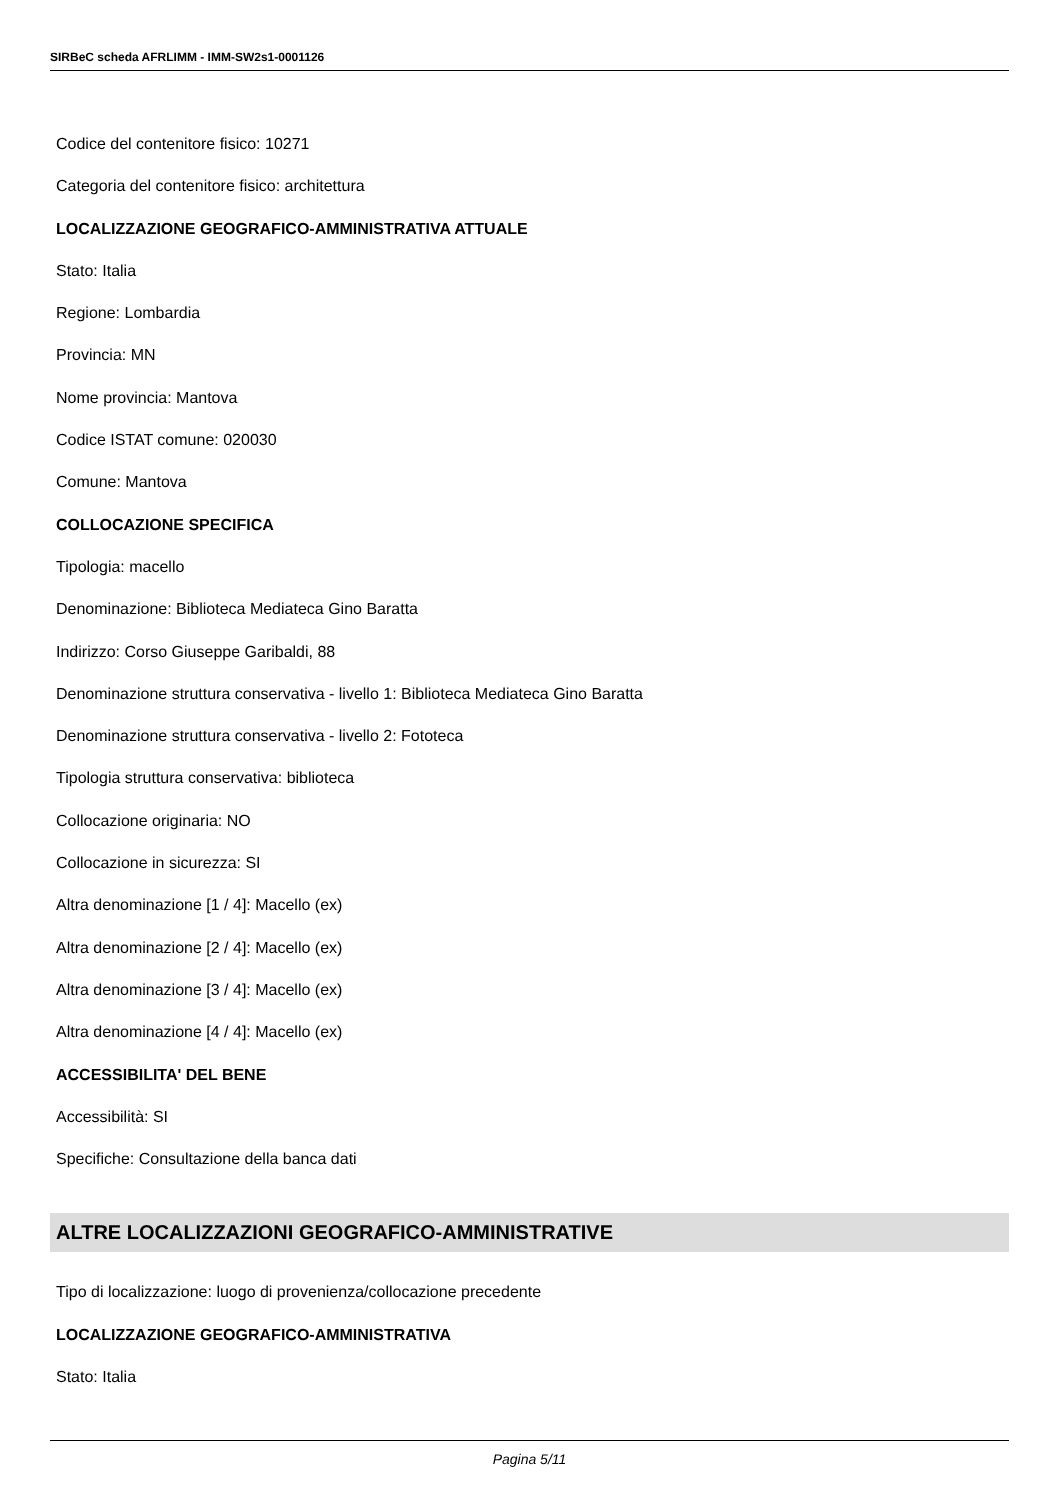SIRBeC scheda AFRLIMM - IMM-SW2s1-0001126
Codice del contenitore fisico: 10271
Categoria del contenitore fisico: architettura
LOCALIZZAZIONE GEOGRAFICO-AMMINISTRATIVA ATTUALE
Stato: Italia
Regione: Lombardia
Provincia: MN
Nome provincia: Mantova
Codice ISTAT comune: 020030
Comune: Mantova
COLLOCAZIONE SPECIFICA
Tipologia: macello
Denominazione: Biblioteca Mediateca Gino Baratta
Indirizzo: Corso Giuseppe Garibaldi, 88
Denominazione struttura conservativa - livello 1: Biblioteca Mediateca Gino Baratta
Denominazione struttura conservativa - livello 2: Fototeca
Tipologia struttura conservativa: biblioteca
Collocazione originaria: NO
Collocazione in sicurezza: SI
Altra denominazione [1 / 4]: Macello (ex)
Altra denominazione [2 / 4]: Macello (ex)
Altra denominazione [3 / 4]: Macello (ex)
Altra denominazione [4 / 4]: Macello (ex)
ACCESSIBILITA' DEL BENE
Accessibilità: SI
Specifiche: Consultazione della banca dati
ALTRE LOCALIZZAZIONI GEOGRAFICO-AMMINISTRATIVE
Tipo di localizzazione: luogo di provenienza/collocazione precedente
LOCALIZZAZIONE GEOGRAFICO-AMMINISTRATIVA
Stato: Italia
Pagina 5/11